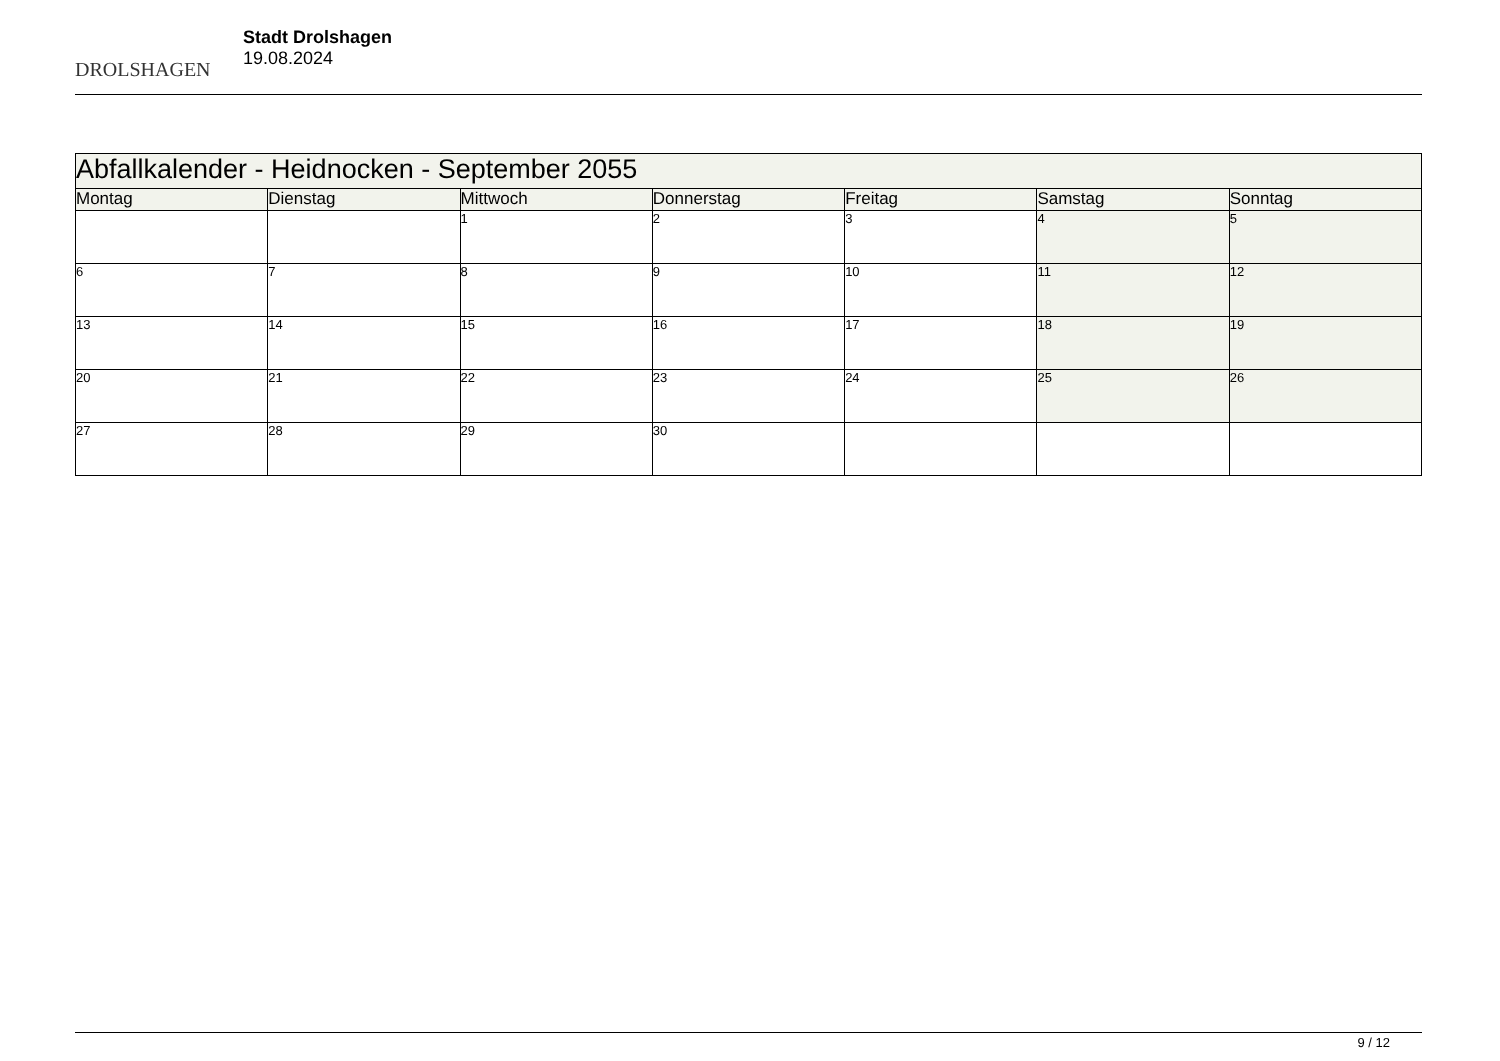DROLSHAGEN
Stadt Drolshagen
19.08.2024
| Abfallkalender - Heidnocken - September 2055 | | | | | | |
| --- | --- | --- | --- | --- | --- | --- |
| Montag | Dienstag | Mittwoch | Donnerstag | Freitag | Samstag | Sonntag |
| | | 1 | 2 | 3 | 4 | 5 |
| 6 | 7 | 8 | 9 | 10 | 11 | 12 |
| 13 | 14 | 15 | 16 | 17 | 18 | 19 |
| 20 | 21 | 22 | 23 | 24 | 25 | 26 |
| 27 | 28 | 29 | 30 | | | |
9 / 12